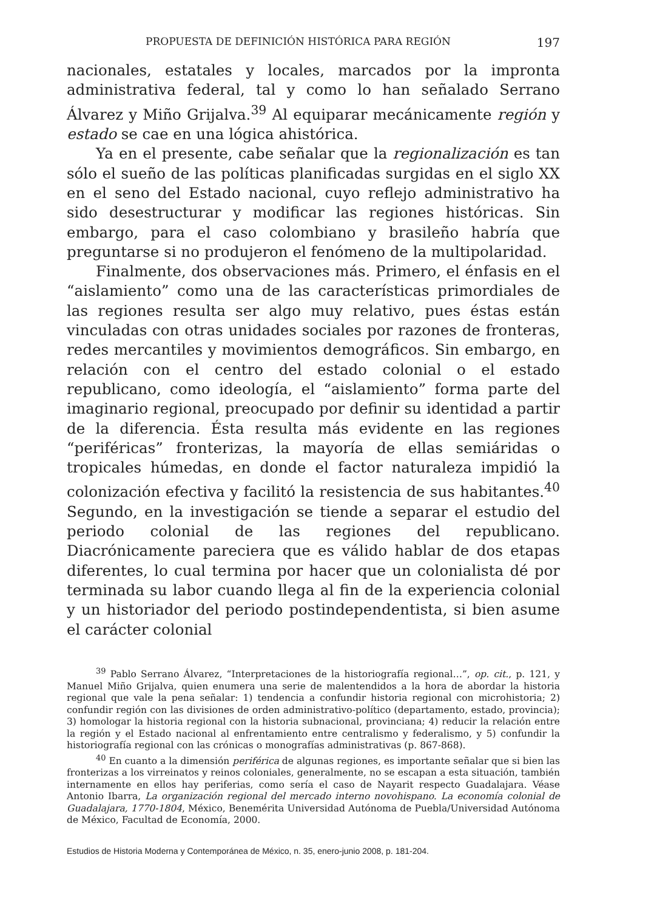PROPUESTA DE DEFINICIÓN HISTÓRICA PARA REGIÓN 197
nacionales, estatales y locales, marcados por la impronta administrativa federal, tal y como lo han señalado Serrano Álvarez y Miño Grijalva.<sup>39</sup> Al equiparar mecánicamente región y estado se cae en una lógica ahistórica.
Ya en el presente, cabe señalar que la regionalización es tan sólo el sueño de las políticas planificadas surgidas en el siglo XX en el seno del Estado nacional, cuyo reflejo administrativo ha sido desestructurar y modificar las regiones históricas. Sin embargo, para el caso colombiano y brasileño habría que preguntarse si no produjeron el fenómeno de la multipolaridad.
Finalmente, dos observaciones más. Primero, el énfasis en el “aislamiento” como una de las características primordiales de las regiones resulta ser algo muy relativo, pues éstas están vinculadas con otras unidades sociales por razones de fronteras, redes mercantiles y movimientos demográficos. Sin embargo, en relación con el centro del estado colonial o el estado republicano, como ideología, el “aislamiento” forma parte del imaginario regional, preocupado por definir su identidad a partir de la diferencia. Ésta resulta más evidente en las regiones “periféricas” fronterizas, la mayoría de ellas semiáridas o tropicales húmedas, en donde el factor naturaleza impidió la colonización efectiva y facilitó la resistencia de sus habitantes.<sup>40</sup> Segundo, en la investigación se tiende a separar el estudio del periodo colonial de las regiones del republicano. Diacrónicamente pareciera que es válido hablar de dos etapas diferentes, lo cual termina por hacer que un colonialista dé por terminada su labor cuando llega al fin de la experiencia colonial y un historiador del periodo postindependentista, si bien asume el carácter colonial
<sup>39</sup> Pablo Serrano Álvarez, “Interpretaciones de la historiografía regional…”, op. cit., p. 121, y Manuel Miño Grijalva, quien enumera una serie de malentendidos a la hora de abordar la historia regional que vale la pena señalar: 1) tendencia a confundir historia regional con microhistoria; 2) confundir región con las divisiones de orden administrativo-político (departamento, estado, provincia); 3) homologar la historia regional con la historia subnacional, provinciana; 4) reducir la relación entre la región y el Estado nacional al enfrentamiento entre centralismo y federalismo, y 5) confundir la historiografía regional con las crónicas o monografías administrativas (p. 867-868).
<sup>40</sup> En cuanto a la dimensión periférica de algunas regiones, es importante señalar que si bien las fronterizas a los virreinatos y reinos coloniales, generalmente, no se escapan a esta situación, también internamente en ellos hay periferias, como sería el caso de Nayarit respecto Guadalajara. Véase Antonio Ibarra, La organización regional del mercado interno novohispano. La economía colonial de Guadalajara, 1770-1804, México, Benemérita Universidad Autónoma de Puebla/Universidad Autónoma de México, Facultad de Economía, 2000.
Estudios de Historia Moderna y Contemporánea de México, n. 35, enero-junio 2008, p. 181-204.